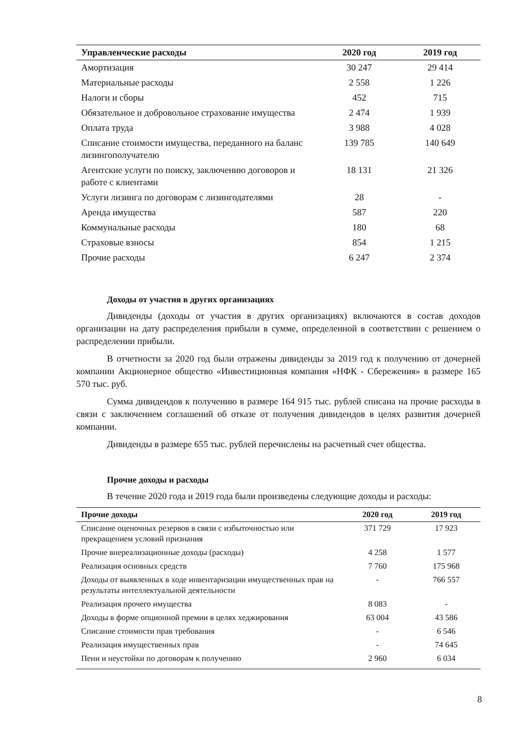| Управленческие расходы | 2020 год | 2019 год |
| --- | --- | --- |
| Амортизация | 30 247 | 29 414 |
| Материальные расходы | 2 558 | 1 226 |
| Налоги и сборы | 452 | 715 |
| Обязательное и добровольное страхование имущества | 2 474 | 1 939 |
| Оплата труда | 3 988 | 4 028 |
| Списание стоимости имущества, переданного на баланс лизингополучателю | 139 785 | 140 649 |
| Агентские услуги по поиску, заключению договоров и работе с клиентами | 18 131 | 21 326 |
| Услуги лизинга по договорам с лизингодателями | 28 | - |
| Аренда имущества | 587 | 220 |
| Коммунальные расходы | 180 | 68 |
| Страховые взносы | 854 | 1 215 |
| Прочие расходы | 6 247 | 2 374 |
Доходы от участия в других организациях
Дивиденды (доходы от участия в других организациях) включаются в состав доходов организации на дату распределения прибыли в сумме, определенной в соответствии с решением о распределении прибыли.
В отчетности за 2020 год были отражены дивиденды за 2019 год к получению от дочерней компании Акционерное общество «Инвестиционная компания «НФК - Сбережения» в размере 165 570 тыс. руб.
Сумма дивидендов к получению в размере 164 915 тыс. рублей списана на прочие расходы в связи с заключением соглашений об отказе от получения дивидендов в целях развития дочерней компании.
Дивиденды в размере 655 тыс. рублей перечислены на расчетный счет общества.
Прочие доходы и расходы
В течение 2020 года и 2019 года были произведены следующие доходы и расходы:
| Прочие доходы | 2020 год | 2019 год |
| --- | --- | --- |
| Списание оценочных резервов в связи с избыточностью или прекращением условий признания | 371 729 | 17 923 |
| Прочие внереализационные доходы (расходы) | 4 258 | 1 577 |
| Реализация основных средств | 7 760 | 175 968 |
| Доходы от выявленных в ходе инвентаризации имущественных прав на результаты интеллектуальной деятельности | - | 766 557 |
| Реализация прочего имущества | 8 083 | - |
| Доходы в форме опционной премии в целях хеджирования | 63 004 | 43 586 |
| Списание стоимости прав требования | - | 6 546 |
| Реализация имущественных прав | - | 74 645 |
| Пени и неустойки по договорам к получению | 2 960 | 6 034 |
8